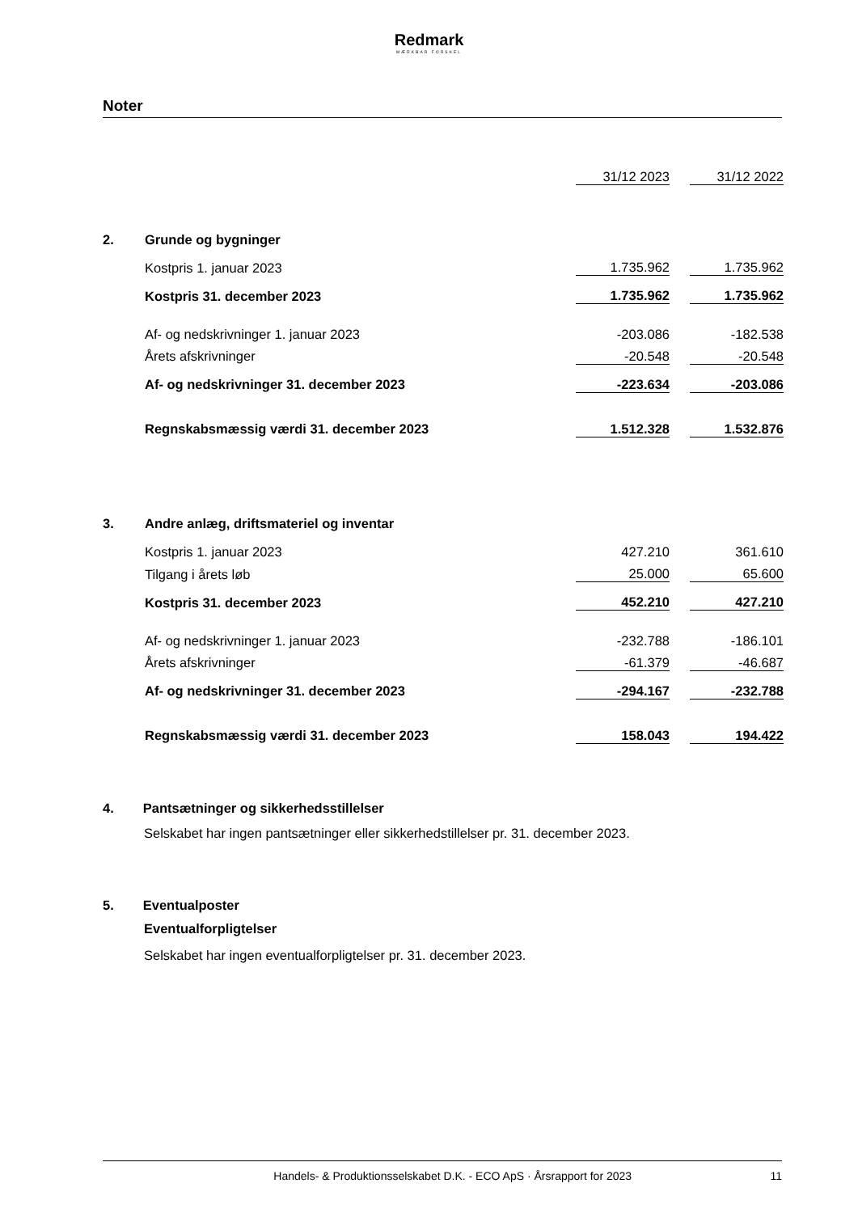Redmark
MÆRKBAR FORSKEL
Noter
| | | 31/12 2023 | | 31/12 2022 |
| 2. | Grunde og bygninger | | | |
| | Kostpris 1. januar 2023 | 1.735.962 | | 1.735.962 |
| | Kostpris 31. december 2023 | 1.735.962 | | 1.735.962 |
| | Af- og nedskrivninger 1. januar 2023 | -203.086 | | -182.538 |
| | Årets afskrivninger | -20.548 | | -20.548 |
| | Af- og nedskrivninger 31. december 2023 | -223.634 | | -203.086 |
| | Regnskabsmæssig værdi 31. december 2023 | 1.512.328 | | 1.532.876 |
| 3. | Andre anlæg, driftsmateriel og inventar | | | |
| | Kostpris 1. januar 2023 | 427.210 | | 361.610 |
| | Tilgang i årets løb | 25.000 | | 65.600 |
| | Kostpris 31. december 2023 | 452.210 | | 427.210 |
| | Af- og nedskrivninger 1. januar 2023 | -232.788 | | -186.101 |
| | Årets afskrivninger | -61.379 | | -46.687 |
| | Af- og nedskrivninger 31. december 2023 | -294.167 | | -232.788 |
| | Regnskabsmæssig værdi 31. december 2023 | 158.043 | | 194.422 |
4. Pantsætninger og sikkerhedsstillelser
Selskabet har ingen pantsætninger eller sikkerhedstillelser pr. 31. december 2023.
5. Eventualposter
Eventualforpligtelser
Selskabet har ingen eventualforpligtelser pr. 31. december 2023.
Handels- & Produktionsselskabet D.K. - ECO ApS · Årsrapport for 2023 11